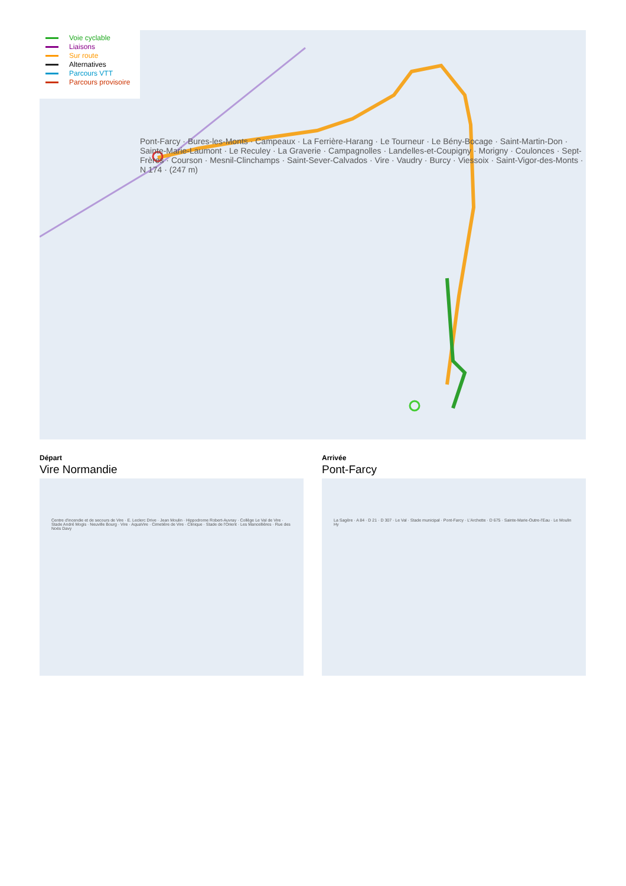Pont-Farcy · Bures-les-Monts · Campeaux · La Ferrière-Harang · Le Tourneur · Le Bény-Bocage · Saint-Martin-Don · Sainte-Marie-Laumont · Le Reculey · La Graverie · Campagnolles · Landelles-et-Coupigny · Morigny · Coulonces · Sept-Frères · Courson · Mesnil-Clinchamps · Saint-Sever-Calvados · Vire · Vaudry · Burcy · Viessoix · Saint-Vigor-des-Monts · N 174 · (247 m)
Voie cyclable
Liaisons
Sur route
Alternatives
Parcours VTT
Parcours provisoire
Départ
Vire Normandie
Centre d'incendie et de secours de Vire · E. Leclerc Drive · Jean Moulin · Hippodrome Robert-Auvray · Collège Le Val de Vire · Stade André Mogis · Neuville Bourg · Vire · AquaVire · Cimetière de Vire · Clinique · Stade de l'Orient · Les Mancellières · Rue des Noës Davy
Arrivée
Pont-Farcy
La Sagère · A 84 · D 21 · D 307 · Le Val · Stade municipal · Pont-Farcy · L'Archette · D 675 · Sainte-Marie-Outre-l'Eau · Le Moulin Hy